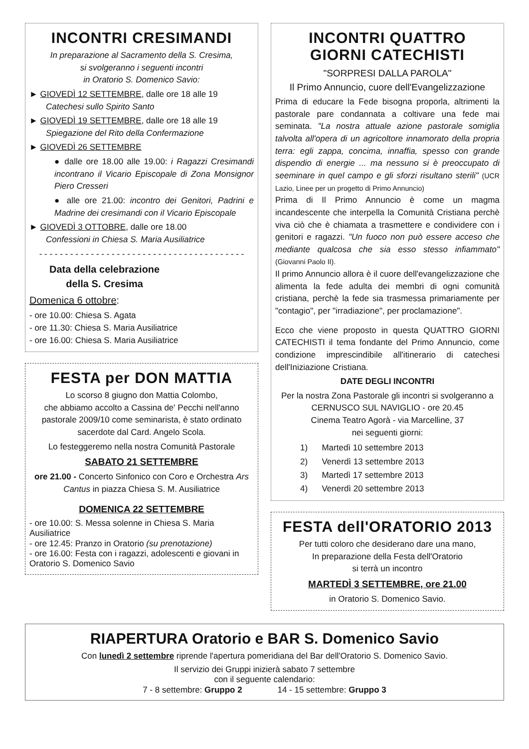INCONTRI CRESIMANDI
In preparazione al Sacramento della S. Cresima,
si svolgeranno i seguenti incontri
in Oratorio S. Domenico Savio:
► GIOVEDÌ 12 SETTEMBRE, dalle ore 18 alle 19
Catechesi sullo Spirito Santo
► GIOVEDÌ 19 SETTEMBRE, dalle ore 18 alle 19
Spiegazione del Rito della Confermazione
► GIOVEDÌ 26 SETTEMBRE
● dalle ore 18.00 alle 19.00: i Ragazzi Cresimandi incontrano il Vicario Episcopale di Zona Monsignor Piero Cresseri
● alle ore 21.00: incontro dei Genitori, Padrini e Madrine dei cresimandi con il Vicario Episcopale
► GIOVEDÌ 3 OTTOBRE, dalle ore 18.00
Confessioni in Chiesa S. Maria Ausiliatrice
- - - - - - - - - - - - - - - - - - - - - - - - - - - - - - - - - - - - - - - -
Data della celebrazione
della S. Cresima
Domenica 6 ottobre:
- ore 10.00: Chiesa S. Agata
- ore 11.30: Chiesa S. Maria Ausiliatrice
- ore 16.00: Chiesa S. Maria Ausiliatrice
FESTA per DON MATTIA
Lo scorso 8 giugno don Mattia Colombo,
che abbiamo accolto a Cassina de' Pecchi nell'anno pastorale 2009/10 come seminarista, è stato ordinato sacerdote dal Card. Angelo Scola.
Lo festeggeremo nella nostra Comunità Pastorale
SABATO 21 SETTEMBRE
ore 21.00 - Concerto Sinfonico con Coro e Orchestra Ars Cantus in piazza Chiesa S. M. Ausiliatrice
DOMENICA 22 SETTEMBRE
- ore 10.00: S. Messa solenne in Chiesa S. Maria Ausiliatrice
- ore 12.45: Pranzo in Oratorio (su prenotazione)
- ore 16.00: Festa con i ragazzi, adolescenti e giovani in Oratorio S. Domenico Savio
INCONTRI QUATTRO
GIORNI CATECHISTI
"SORPRESI DALLA PAROLA"
Il Primo Annuncio, cuore dell'Evangelizzazione
Prima di educare la Fede bisogna proporla, altrimenti la pastorale pare condannata a coltivare una fede mai seminata. "La nostra attuale azione pastorale somiglia talvolta all'opera di un agricoltore innamorato della propria terra: egli zappa, concima, innaffia, spesso con grande dispendio di energie ... ma nessuno si è preoccupato di seeminare in quel campo e gli sforzi risultano sterili" (UCR Lazio, Linee per un progetto di Primo Annuncio)
Prima di Il Primo Annuncio è come un magma incandescente che interpella la Comunità Cristiana perchè viva ciò che è chiamata a trasmettere e condividere con i genitori e ragazzi. "Un fuoco non può essere acceso che mediante qualcosa che sia esso stesso infiammato" (Giovanni Paolo II).
Il primo Annuncio allora è il cuore dell'evangelizzazione che alimenta la fede adulta dei membri di ogni comunità cristiana, perchè la fede sia trasmessa primariamente per "contagio", per "irradiazione", per proclamazione".
Ecco che viene proposto in questa QUATTRO GIORNI CATECHISTI il tema fondante del Primo Annuncio, come condizione imprescindibile all'itinerario di catechesi dell'Iniziazione Cristiana.
DATE DEGLI INCONTRI
Per la nostra Zona Pastorale gli incontri si svolgeranno a CERNUSCO SUL NAVIGLIO - ore 20.45
Cinema Teatro Agorà - via Marcelline, 37
nei seguenti giorni:
1) Martedì 10 settembre 2013
2) Venerdì 13 settembre 2013
3) Martedì 17 settembre 2013
4) Venerdì 20 settembre 2013
FESTA dell'ORATORIO 2013
Per tutti coloro che desiderano dare una mano,
In preparazione della Festa dell'Oratorio
si terrà un incontro
MARTEDÌ 3 SETTEMBRE, ore 21.00
in Oratorio S. Domenico Savio.
RIAPERTURA Oratorio e BAR S. Domenico Savio
Con lunedì 2 settembre riprende l'apertura pomeridiana del Bar dell'Oratorio S. Domenico Savio.
Il servizio dei Gruppi inizierà sabato 7 settembre
con il seguente calendario:
7 - 8 settembre: Gruppo 2 14 - 15 settembre: Gruppo 3